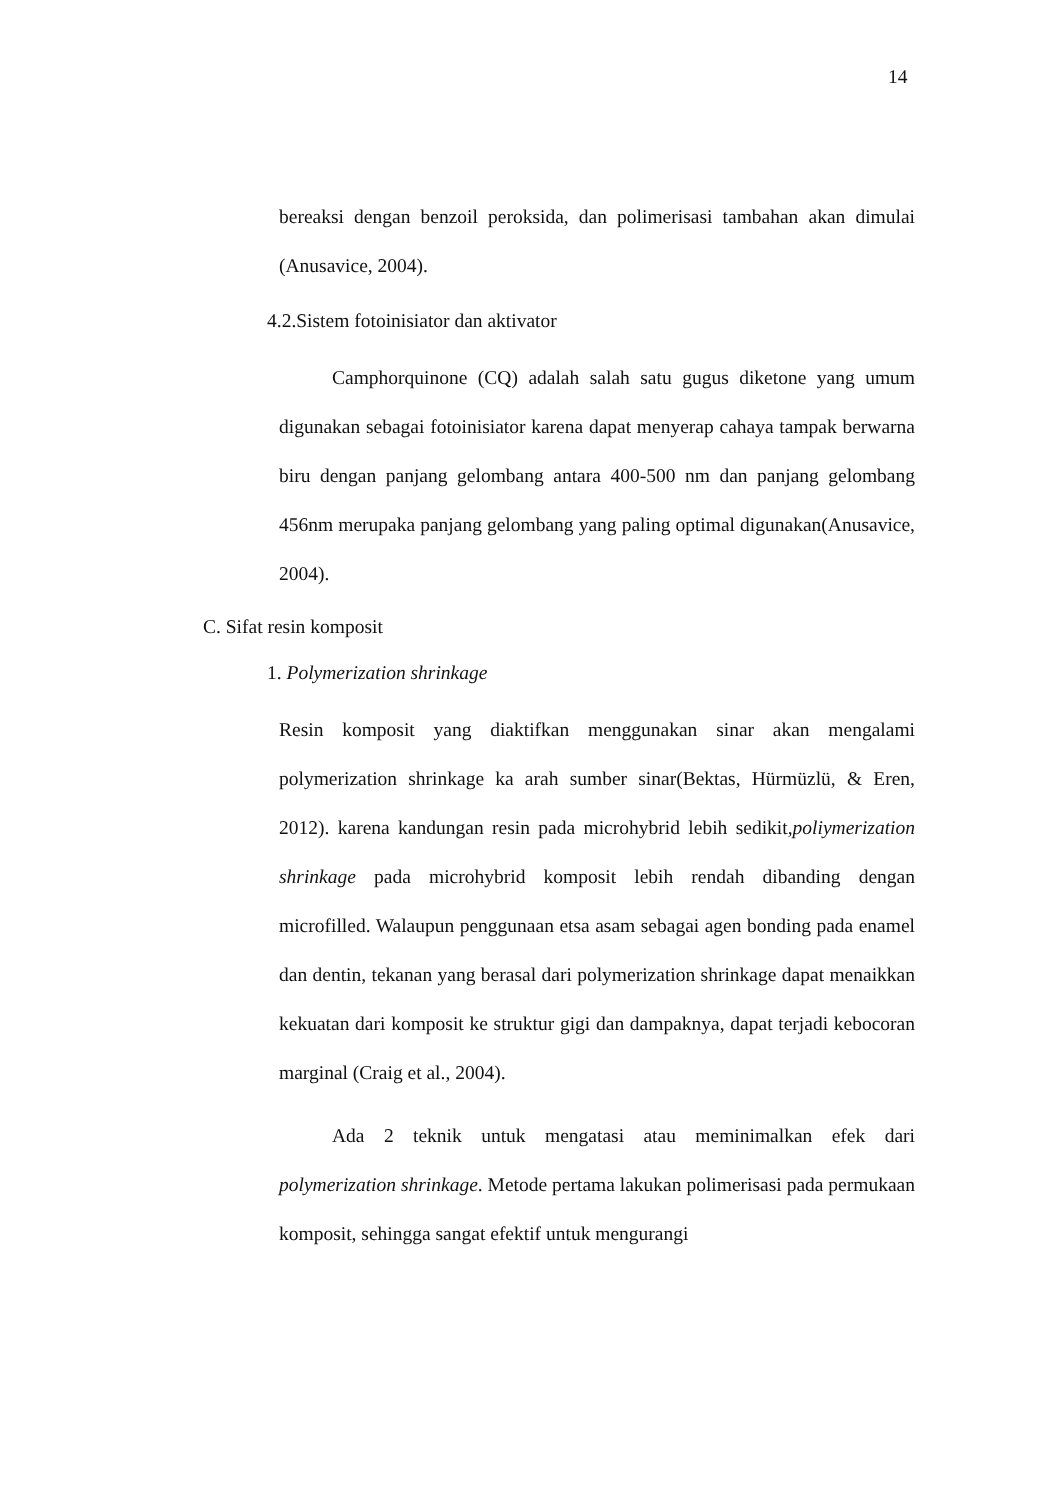14
bereaksi dengan benzoil peroksida, dan polimerisasi tambahan akan dimulai (Anusavice, 2004).
4.2.Sistem fotoinisiator dan aktivator
Camphorquinone (CQ) adalah salah satu gugus diketone yang umum digunakan sebagai fotoinisiator karena dapat menyerap cahaya tampak berwarna biru dengan panjang gelombang antara 400-500 nm dan panjang gelombang 456nm merupaka panjang gelombang yang paling optimal digunakan(Anusavice, 2004).
C. Sifat resin komposit
1. Polymerization shrinkage
Resin komposit yang diaktifkan menggunakan sinar akan mengalami polymerization shrinkage ka arah sumber sinar(Bektas, Hürmüzlü, & Eren, 2012). karena kandungan resin pada microhybrid lebih sedikit,poliymerization shrinkage pada microhybrid komposit lebih rendah dibanding dengan microfilled. Walaupun penggunaan etsa asam sebagai agen bonding pada enamel dan dentin, tekanan yang berasal dari polymerization shrinkage dapat menaikkan kekuatan dari komposit ke struktur gigi dan dampaknya, dapat terjadi kebocoran marginal (Craig et al., 2004).
Ada 2 teknik untuk mengatasi atau meminimalkan efek dari polymerization shrinkage. Metode pertama lakukan polimerisasi pada permukaan komposit, sehingga sangat efektif untuk mengurangi